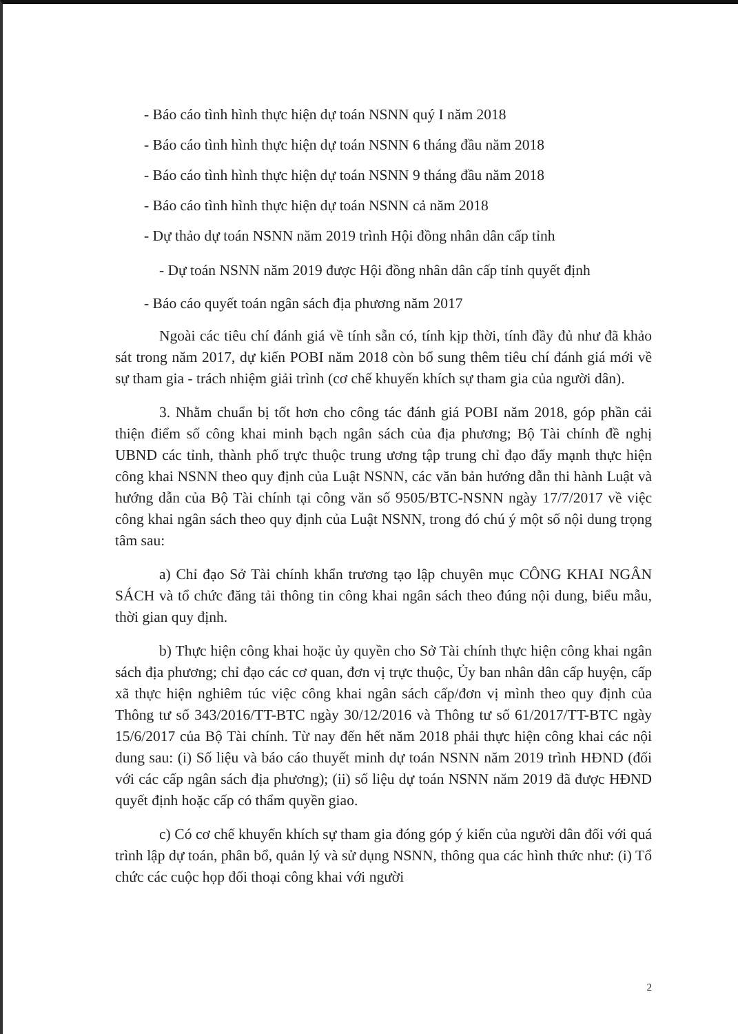- Báo cáo tình hình thực hiện dự toán NSNN quý I năm 2018
- Báo cáo tình hình thực hiện dự toán NSNN 6 tháng đầu năm 2018
- Báo cáo tình hình thực hiện dự toán NSNN 9 tháng đầu năm 2018
- Báo cáo tình hình thực hiện dự toán NSNN cả năm 2018
- Dự thảo dự toán NSNN năm 2019 trình Hội đồng nhân dân cấp tỉnh
- Dự toán NSNN năm 2019 được Hội đồng nhân dân cấp tỉnh quyết định
- Báo cáo quyết toán ngân sách địa phương năm 2017
Ngoài các tiêu chí đánh giá về tính sẵn có, tính kịp thời, tính đầy đủ như đã khảo sát trong năm 2017, dự kiến POBI năm 2018 còn bổ sung thêm tiêu chí đánh giá mới về sự tham gia - trách nhiệm giải trình (cơ chế khuyến khích sự tham gia của người dân).
3. Nhằm chuẩn bị tốt hơn cho công tác đánh giá POBI năm 2018, góp phần cải thiện điểm số công khai minh bạch ngân sách của địa phương; Bộ Tài chính đề nghị UBND các tỉnh, thành phố trực thuộc trung ương tập trung chỉ đạo đẩy mạnh thực hiện công khai NSNN theo quy định của Luật NSNN, các văn bản hướng dẫn thi hành Luật và hướng dẫn của Bộ Tài chính tại công văn số 9505/BTC-NSNN ngày 17/7/2017 về việc công khai ngân sách theo quy định của Luật NSNN, trong đó chú ý một số nội dung trọng tâm sau:
a) Chỉ đạo Sở Tài chính khẩn trương tạo lập chuyên mục CÔNG KHAI NGÂN SÁCH và tổ chức đăng tải thông tin công khai ngân sách theo đúng nội dung, biểu mẫu, thời gian quy định.
b) Thực hiện công khai hoặc ủy quyền cho Sở Tài chính thực hiện công khai ngân sách địa phương; chỉ đạo các cơ quan, đơn vị trực thuộc, Ủy ban nhân dân cấp huyện, cấp xã thực hiện nghiêm túc việc công khai ngân sách cấp/đơn vị mình theo quy định của Thông tư số 343/2016/TT-BTC ngày 30/12/2016 và Thông tư số 61/2017/TT-BTC ngày 15/6/2017 của Bộ Tài chính. Từ nay đến hết năm 2018 phải thực hiện công khai các nội dung sau: (i) Số liệu và báo cáo thuyết minh dự toán NSNN năm 2019 trình HĐND (đối với các cấp ngân sách địa phương); (ii) số liệu dự toán NSNN năm 2019 đã được HĐND quyết định hoặc cấp có thẩm quyền giao.
c) Có cơ chế khuyến khích sự tham gia đóng góp ý kiến của người dân đối với quá trình lập dự toán, phân bổ, quản lý và sử dụng NSNN, thông qua các hình thức như: (i) Tổ chức các cuộc họp đối thoại công khai với người
2